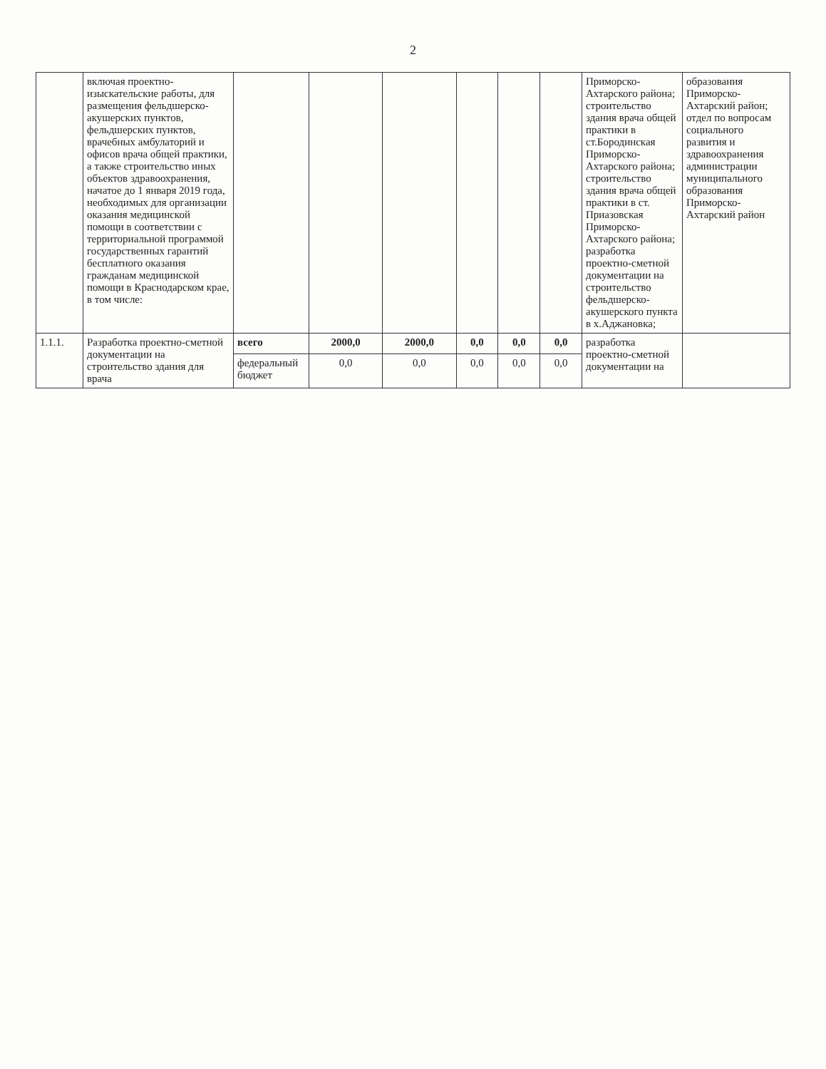2
| | включая проектно-изыскательские работы, для размещения фельдшерско-акушерских пунктов, фельдшерских пунктов, врачебных амбулаторий и офисов врача общей практики, а также строительство иных объектов здравоохранения, начатое до 1 января 2019 года, необходимых для организации оказания медицинской помощи в соответствии с территориальной программой государственных гарантий бесплатного оказания гражданам медицинской помощи в Краснодарском крае, в том числе: | | | | | | | Приморско-Ахтарского района; строительство здания врача общей практики в ст.Бородинская Приморско-Ахтарского района; строительство здания врача общей практики в ст. Приазовская Приморско-Ахтарского района; разработка проектно-сметной документации на строительство фельдшерско-акушерского пункта в х.Аджановка; | образования Приморско-Ахтарский район; отдел по вопросам социального развития и здравоохранения администрации муниципального образования Приморско-Ахтарский район |
| 1.1.1. | Разработка проектно-сметной документации на строительство здания для врача | всего | 2000,0 | 2000,0 | 0,0 | 0,0 | 0,0 | разработка проектно-сметной документации на | |
| | | федеральный бюджет | 0,0 | 0,0 | 0,0 | 0,0 | 0,0 | | |